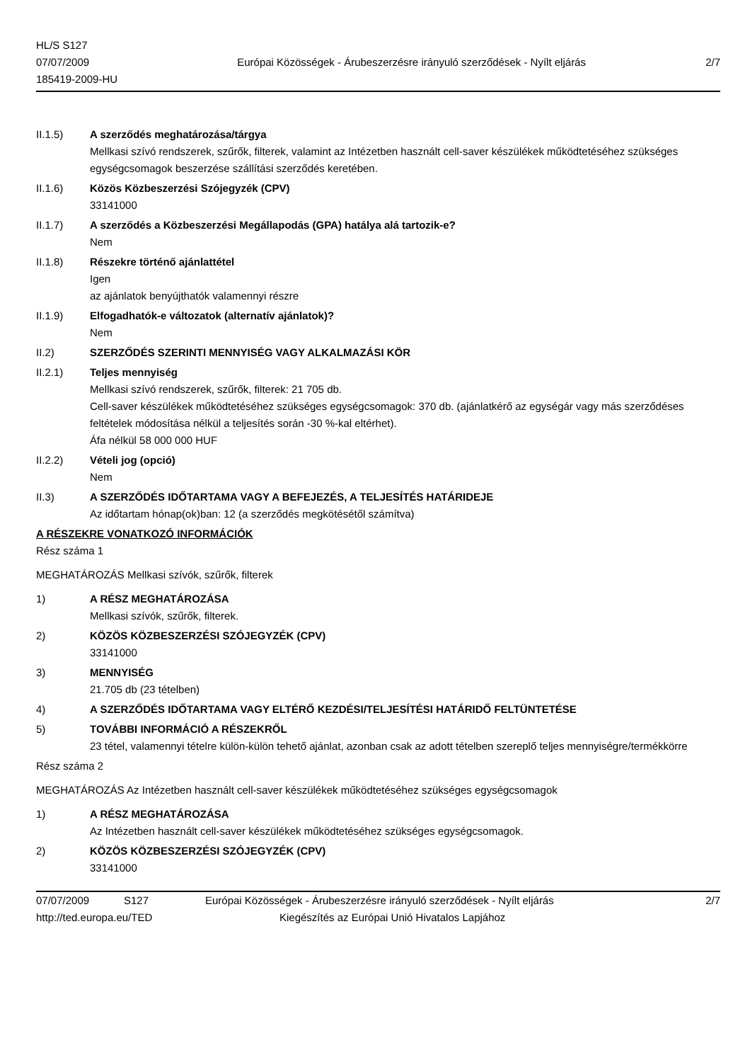HL/S S127
07/07/2009
185419-2009-HU
Európai Közösségek - Árubeszerzésre irányuló szerződések - Nyílt eljárás
2/7
II.1.5) A szerződés meghatározása/tárgya
Mellkasi szívó rendszerek, szűrők, filterek, valamint az Intézetben használt cell-saver készülékek működtetéséhez szükséges egységcsomagok beszerzése szállítási szerződés keretében.
II.1.6) Közös Közbeszerzési Szójegyzék (CPV)
33141000
II.1.7) A szerződés a Közbeszerzési Megállapodás (GPA) hatálya alá tartozik-e?
Nem
II.1.8) Részekre történő ajánlattétel
Igen
az ajánlatok benyújthatók valamennyi részre
II.1.9) Elfogadhatók-e változatok (alternatív ajánlatok)?
Nem
II.2) SZERZŐDÉS SZERINTI MENNYISÉG VAGY ALKALMAZÁSI KÖR
II.2.1) Teljes mennyiség
Mellkasi szívó rendszerek, szűrők, filterek: 21 705 db.
Cell-saver készülékek működtetéséhez szükséges egységcsomagok: 370 db. (ajánlatkérő az egységár vagy más szerződéses feltételek módosítása nélkül a teljesítés során -30 %-kal eltérhet).
Áfa nélkül 58 000 000 HUF
II.2.2) Vételi jog (opció)
Nem
II.3) A SZERZŐDÉS IDŐTARTAMA VAGY A BEFEJEZÉS, A TELJESÍTÉS HATÁRIDEJE
Az időtartam hónap(ok)ban: 12 (a szerződés megkötésétől számítva)
A RÉSZEKRE VONATKOZÓ INFORMÁCIÓK
Rész száma 1
MEGHATÁROZÁS Mellkasi szívók, szűrők, filterek
1) A RÉSZ MEGHATÁROZÁSA
Mellkasi szívók, szűrők, filterek.
2) KÖZÖS KÖZBESZERZÉSI SZÓJEGYZÉK (CPV)
33141000
3) MENNYISÉG
21.705 db (23 tételben)
4) A SZERZŐDÉS IDŐTARTAMA VAGY ELTÉRŐ KEZDÉSI/TELJESÍTÉSI HATÁRIDŐ FELTÜNTETÉSE
5) TOVÁBBI INFORMÁCIÓ A RÉSZEKRŐL
23 tétel, valamennyi tételre külön-külön tehető ajánlat, azonban csak az adott tételben szereplő teljes mennyiségre/termékkörre
Rész száma 2
MEGHATÁROZÁS Az Intézetben használt cell-saver készülékek működtetéséhez szükséges egységcsomagok
1) A RÉSZ MEGHATÁROZÁSA
Az Intézetben használt cell-saver készülékek működtetéséhez szükséges egységcsomagok.
2) KÖZÖS KÖZBESZERZÉSI SZÓJEGYZÉK (CPV)
33141000
07/07/2009 S127 Európai Közösségek - Árubeszerzésre irányuló szerződések - Nyílt eljárás
2/7
http://ted.europa.eu/TED Kiegészítés az Európai Unió Hivatalos Lapjához